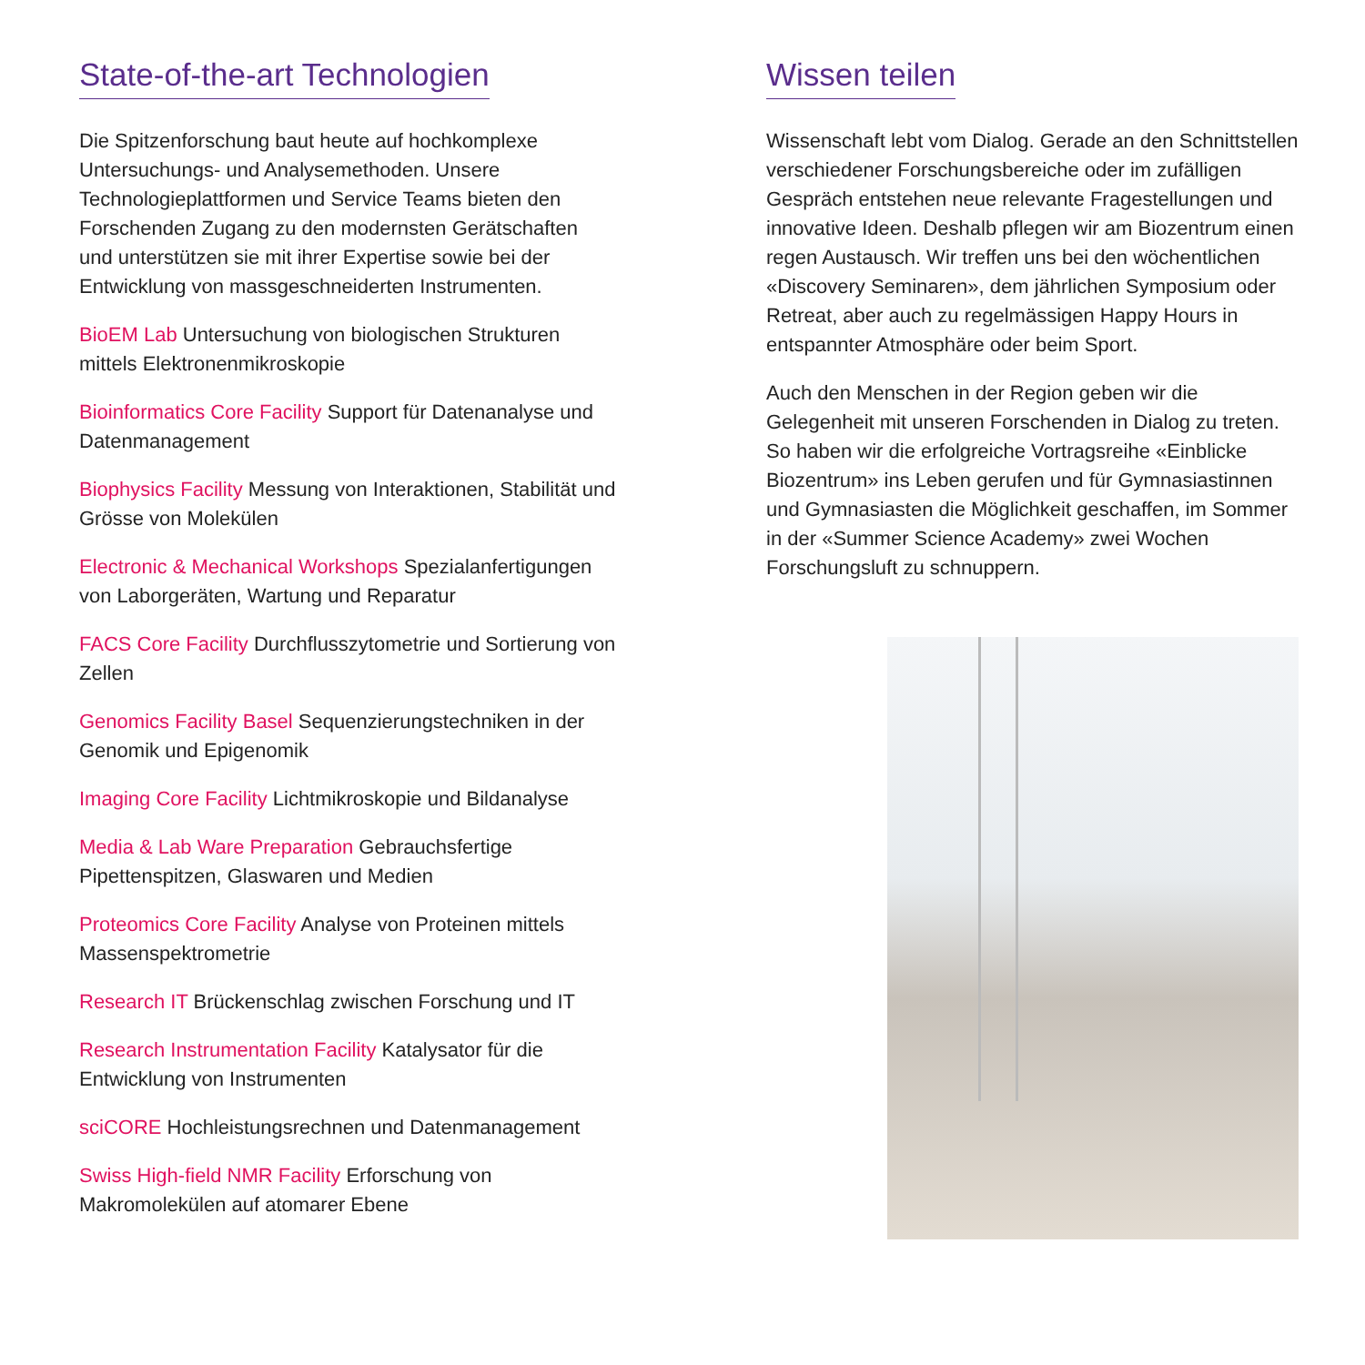State-of-the-art Technologien
Die Spitzenforschung baut heute auf hochkomplexe Untersuchungs- und Analysemethoden. Unsere Technologieplattformen und Service Teams bieten den Forschenden Zugang zu den modernsten Gerätschaften und unterstützen sie mit ihrer Expertise sowie bei der Entwicklung von massgeschneiderten Instrumenten.
BioEM Lab Untersuchung von biologischen Strukturen mittels Elektronenmikroskopie
Bioinformatics Core Facility Support für Datenanalyse und Datenmanagement
Biophysics Facility Messung von Interaktionen, Stabilität und Grösse von Molekülen
Electronic & Mechanical Workshops Spezialanfertigungen von Laborgeräten, Wartung und Reparatur
FACS Core Facility Durchflusszytometrie und Sortierung von Zellen
Genomics Facility Basel Sequenzierungstechniken in der Genomik und Epigenomik
Imaging Core Facility Lichtmikroskopie und Bildanalyse
Media & Lab Ware Preparation Gebrauchsfertige Pipettenspitzen, Glaswaren und Medien
Proteomics Core Facility Analyse von Proteinen mittels Massenspektrometrie
Research IT Brückenschlag zwischen Forschung und IT
Research Instrumentation Facility Katalysator für die Entwicklung von Instrumenten
sciCORE Hochleistungsrechnen und Datenmanagement
Swiss High-field NMR Facility Erforschung von Makromolekülen auf atomarer Ebene
Wissen teilen
Wissenschaft lebt vom Dialog. Gerade an den Schnittstellen verschiedener Forschungsbereiche oder im zufälligen Gespräch entstehen neue relevante Fragestellungen und innovative Ideen. Deshalb pflegen wir am Biozentrum einen regen Austausch. Wir treffen uns bei den wöchentlichen «Discovery Seminaren», dem jährlichen Symposium oder Retreat, aber auch zu regelmässigen Happy Hours in entspannter Atmosphäre oder beim Sport.
Auch den Menschen in der Region geben wir die Gelegenheit mit unseren Forschenden in Dialog zu treten. So haben wir die erfolgreiche Vortragsreihe «Einblicke Biozentrum» ins Leben gerufen und für Gymnasiastinnen und Gymnasiasten die Möglichkeit geschaffen, im Sommer in der «Summer Science Academy» zwei Wochen Forschungsluft zu schnuppern.